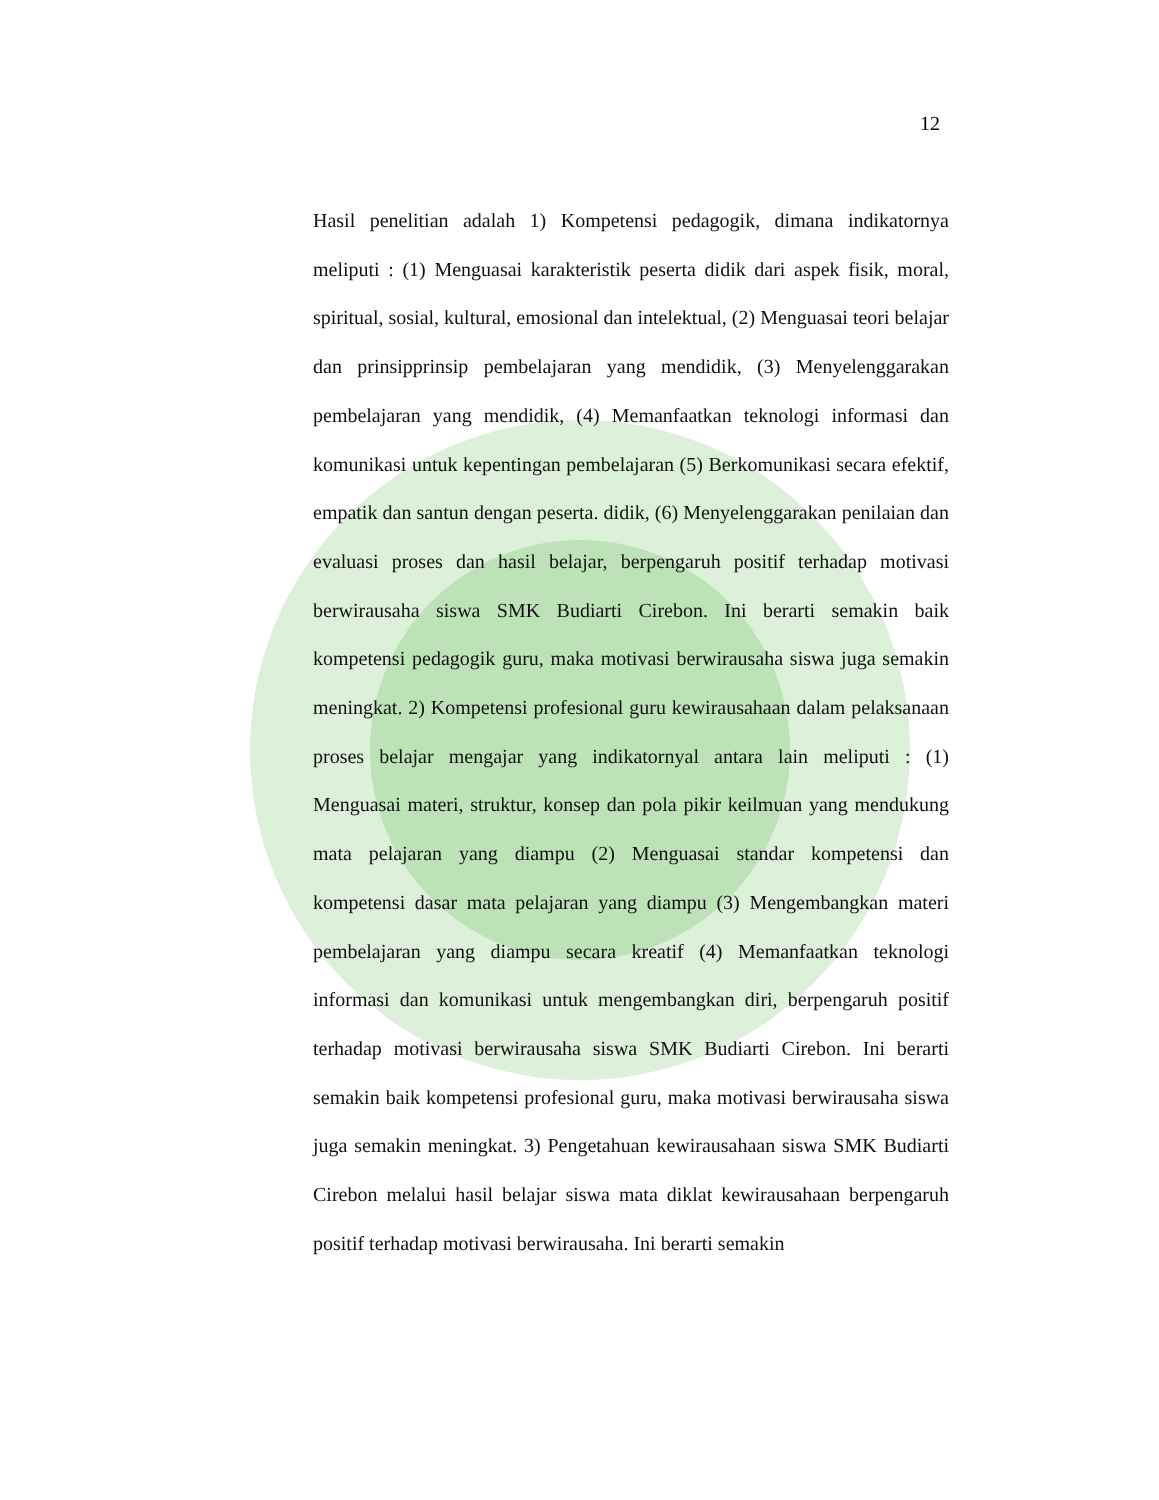12
Hasil penelitian adalah 1) Kompetensi pedagogik, dimana indikatornya meliputi : (1) Menguasai karakteristik peserta didik dari aspek fisik, moral, spiritual, sosial, kultural, emosional dan intelektual, (2) Menguasai teori belajar dan prinsipprinsip pembelajaran yang mendidik, (3) Menyelenggarakan pembelajaran yang mendidik, (4) Memanfaatkan teknologi informasi dan komunikasi untuk kepentingan pembelajaran (5) Berkomunikasi secara efektif, empatik dan santun dengan peserta. didik, (6) Menyelenggarakan penilaian dan evaluasi proses dan hasil belajar, berpengaruh positif terhadap motivasi berwirausaha siswa SMK Budiarti Cirebon. Ini berarti semakin baik kompetensi pedagogik guru, maka motivasi berwirausaha siswa juga semakin meningkat. 2) Kompetensi profesional guru kewirausahaan dalam pelaksanaan proses belajar mengajar yang indikatornyal antara lain meliputi : (1) Menguasai materi, struktur, konsep dan pola pikir keilmuan yang mendukung mata pelajaran yang diampu (2) Menguasai standar kompetensi dan kompetensi dasar mata pelajaran yang diampu (3) Mengembangkan materi pembelajaran yang diampu secara kreatif (4) Memanfaatkan teknologi informasi dan komunikasi untuk mengembangkan diri, berpengaruh positif terhadap motivasi berwirausaha siswa SMK Budiarti Cirebon. Ini berarti semakin baik kompetensi profesional guru, maka motivasi berwirausaha siswa juga semakin meningkat. 3) Pengetahuan kewirausahaan siswa SMK Budiarti Cirebon melalui hasil belajar siswa mata diklat kewirausahaan berpengaruh positif terhadap motivasi berwirausaha. Ini berarti semakin